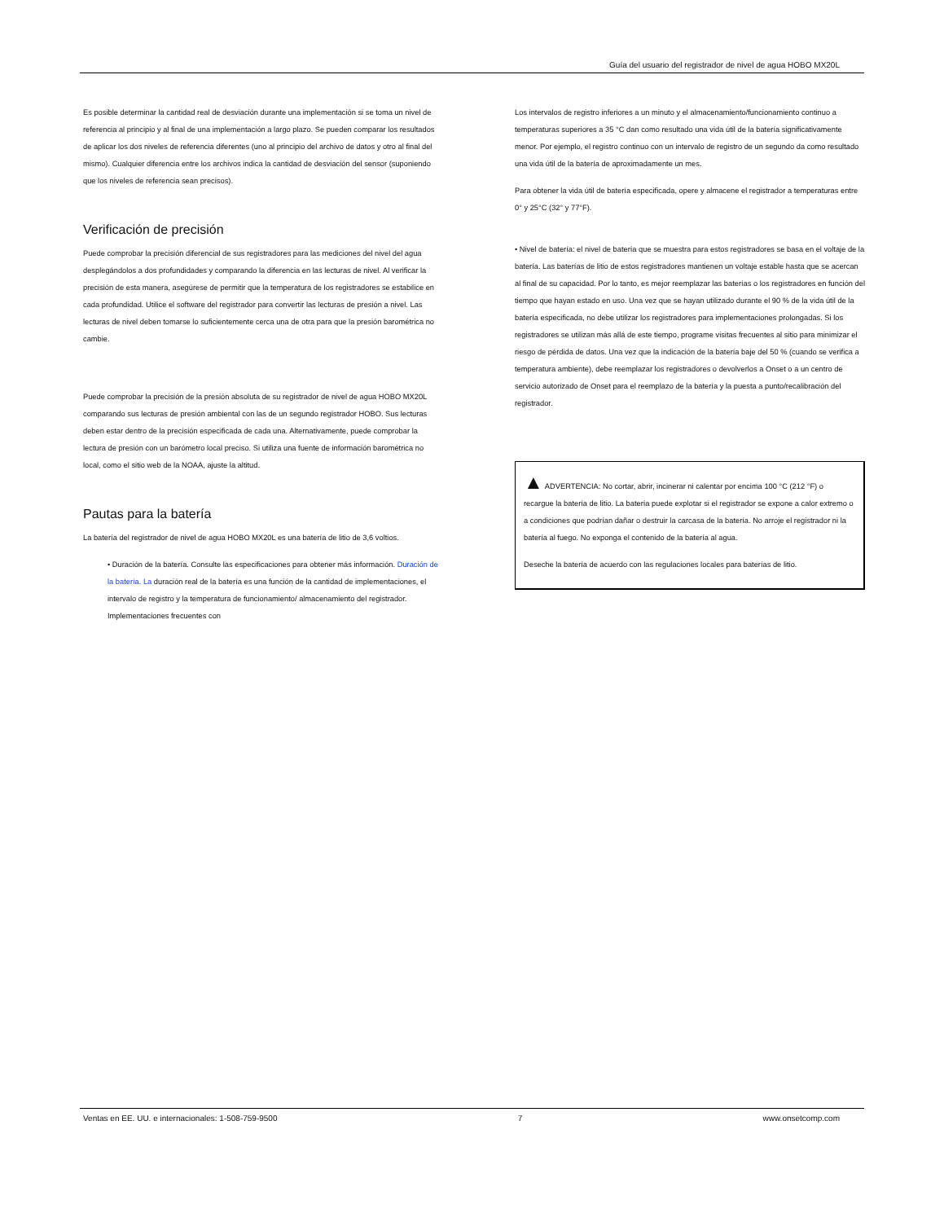Guía del usuario del registrador de nivel de agua HOBO MX20L
Es posible determinar la cantidad real de desviación durante una implementación si se toma un nivel de referencia al principio y al final de una implementación a largo plazo. Se pueden comparar los resultados de aplicar los dos niveles de referencia diferentes (uno al principio del archivo de datos y otro al final del mismo). Cualquier diferencia entre los archivos indica la cantidad de desviación del sensor (suponiendo que los niveles de referencia sean precisos).
Verificación de precisión
Puede comprobar la precisión diferencial de sus registradores para las mediciones del nivel del agua desplegándolos a dos profundidades y comparando la diferencia en las lecturas de nivel. Al verificar la precisión de esta manera, asegúrese de permitir que la temperatura de los registradores se estabilice en cada profundidad. Utilice el software del registrador para convertir las lecturas de presión a nivel. Las lecturas de nivel deben tomarse lo suficientemente cerca una de otra para que la presión barométrica no cambie.
Puede comprobar la precisión de la presión absoluta de su registrador de nivel de agua HOBO MX20L comparando sus lecturas de presión ambiental con las de un segundo registrador HOBO. Sus lecturas deben estar dentro de la precisión especificada de cada una. Alternativamente, puede comprobar la lectura de presión con un barómetro local preciso. Si utiliza una fuente de información barométrica no local, como el sitio web de la NOAA, ajuste la altitud.
Pautas para la batería
La batería del registrador de nivel de agua HOBO MX20L es una batería de litio de 3,6 voltios.
• Duración de la batería. Consulte las especificaciones para obtener más información. Duración de la batería. La duración real de la batería es una función de la cantidad de implementaciones, el intervalo de registro y la temperatura de funcionamiento/ almacenamiento del registrador. Implementaciones frecuentes con
Los intervalos de registro inferiores a un minuto y el almacenamiento/funcionamiento continuo a temperaturas superiores a 35 °C dan como resultado una vida útil de la batería significativamente menor. Por ejemplo, el registro continuo con un intervalo de registro de un segundo da como resultado una vida útil de la batería de aproximadamente un mes.
Para obtener la vida útil de batería especificada, opere y almacene el registrador a temperaturas entre 0° y 25°C (32° y 77°F).
• Nivel de batería: el nivel de batería que se muestra para estos registradores se basa en el voltaje de la batería. Las baterías de litio de estos registradores mantienen un voltaje estable hasta que se acercan al final de su capacidad. Por lo tanto, es mejor reemplazar las baterías o los registradores en función del tiempo que hayan estado en uso. Una vez que se hayan utilizado durante el 90 % de la vida útil de la batería especificada, no debe utilizar los registradores para implementaciones prolongadas. Si los registradores se utilizan más allá de este tiempo, programe visitas frecuentes al sitio para minimizar el riesgo de pérdida de datos. Una vez que la indicación de la batería baje del 50 % (cuando se verifica a temperatura ambiente), debe reemplazar los registradores o devolverlos a Onset o a un centro de servicio autorizado de Onset para el reemplazo de la batería y la puesta a punto/recalibración del registrador.
▲ ADVERTENCIA: No cortar, abrir, incinerar ni calentar por encima 100 °C (212 °F) o recargue la batería de litio. La batería puede explotar si el registrador se expone a calor extremo o a condiciones que podrían dañar o destruir la carcasa de la batería. No arroje el registrador ni la batería al fuego. No exponga el contenido de la batería al agua.
Deseche la batería de acuerdo con las regulaciones locales para baterías de litio.
Ventas en EE. UU. e internacionales: 1-508-759-9500 7 www.onsetcomp.com